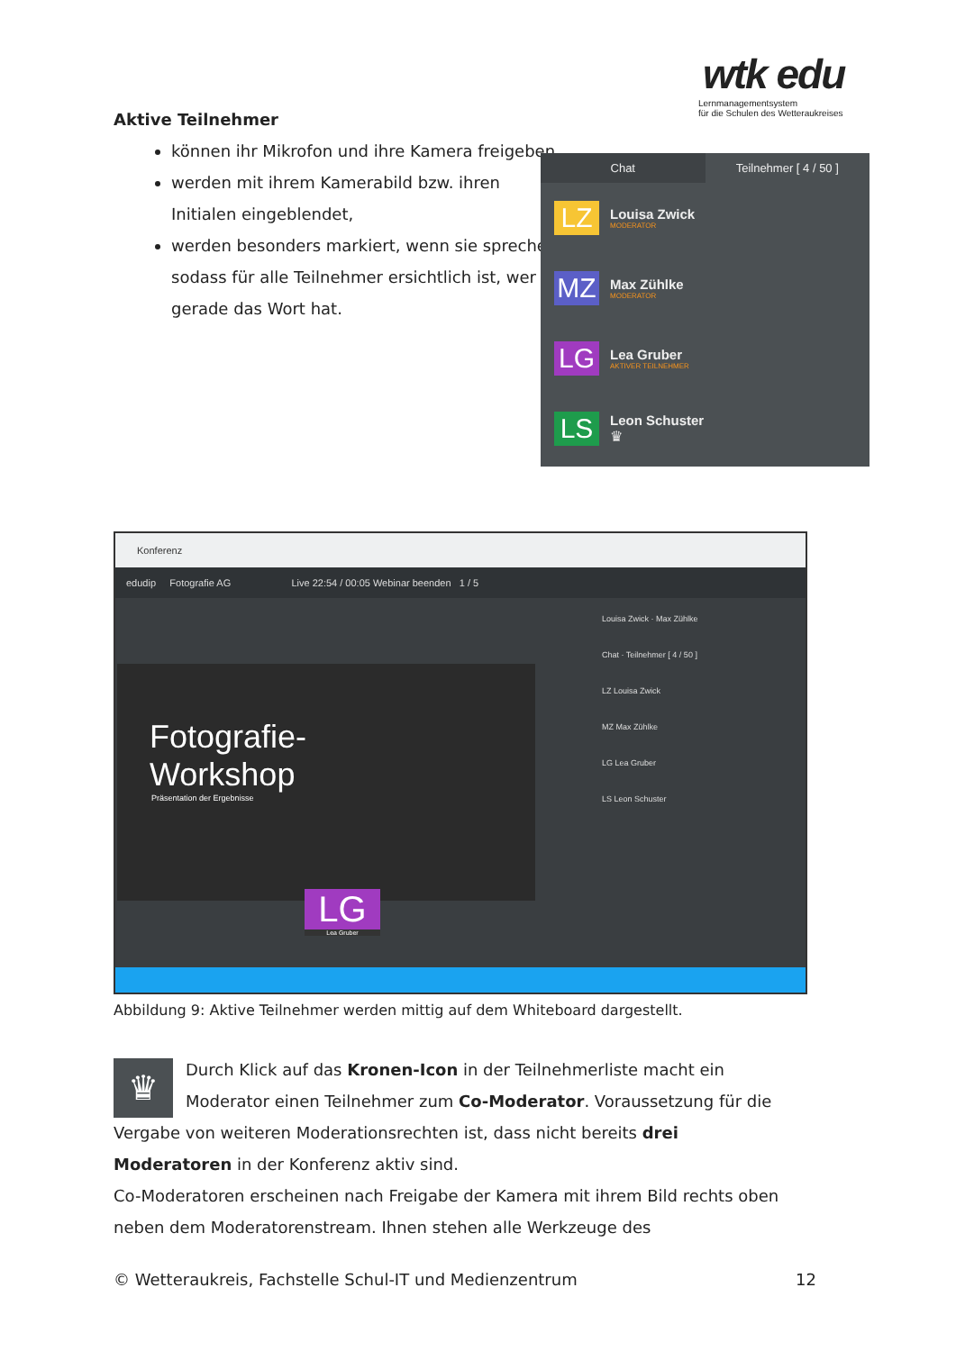wtk edu
Lernmanagementsystem
für die Schulen des Wetteraukreises
Aktive Teilnehmer
können ihr Mikrofon und ihre Kamera freigeben,
werden mit ihrem Kamerabild bzw. ihren Initialen eingeblendet,
werden besonders markiert, wenn sie sprechen, sodass für alle Teilnehmer ersichtlich ist, wer gerade das Wort hat.
Chat Teilnehmer [ 4 / 50 ]
LZ
Louisa Zwick
MODERATOR
MZ
Max Zühlke
MODERATOR
LG
Lea Gruber
AKTIVER TEILNEHMER
LS
Leon Schuster
♛
Konferenz
edudip Fotografie AG Live 22:54 / 00:05 Webinar beenden 1 / 5
Fotografie-
Workshop
Präsentation der Ergebnisse
Louisa Zwick · Max Zühlke
Chat · Teilnehmer [ 4 / 50 ]
LZ Louisa Zwick
MZ Max Zühlke
LG Lea Gruber
LS Leon Schuster
LG
Lea Gruber
Abbildung 9: Aktive Teilnehmer werden mittig auf dem Whiteboard dargestellt.
♛
Durch Klick auf das Kronen-Icon in der Teilnehmerliste macht ein
Moderator einen Teilnehmer zum Co-Moderator. Voraussetzung für die Vergabe von weiteren Moderationsrechten ist, dass nicht bereits drei Moderatoren in der Konferenz aktiv sind.
Co-Moderatoren erscheinen nach Freigabe der Kamera mit ihrem Bild rechts oben neben dem Moderatorenstream. Ihnen stehen alle Werkzeuge des
© Wetteraukreis, Fachstelle Schul-IT und Medienzentrum 12